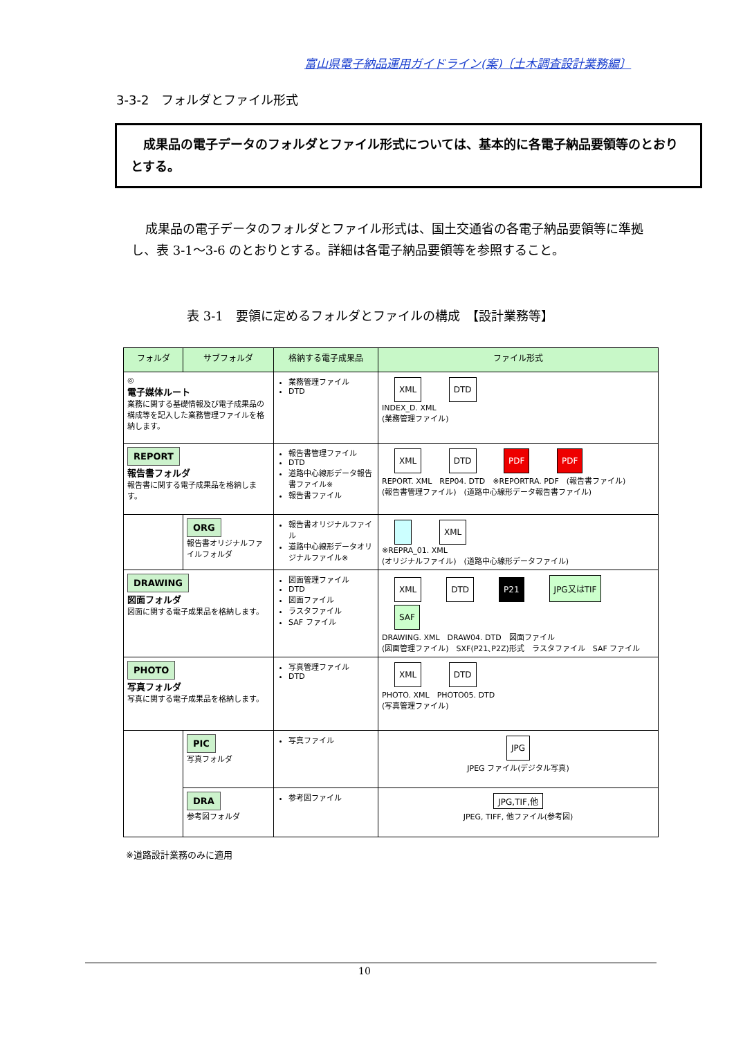富山県電子納品運用ガイドライン(案)〔土木調査設計業務編〕
3-3-2　フォルダとファイル形式
　成果品の電子データのフォルダとファイル形式については、基本的に各電子納品要領等のとおりとする。
成果品の電子データのフォルダとファイル形式は、国土交通省の各電子納品要領等に準拠し、表 3-1～3-6 のとおりとする。詳細は各電子納品要領等を参照すること。
表 3-1　要領に定めるフォルダとファイルの構成　【設計業務等】
| フォルダ | サブフォルダ | 格納する電子成果品 | ファイル形式 |
| --- | --- | --- | --- |
| ◎ 電子媒体ルート 業務に関する基礎情報及び電子成果品の構成等を記入した業務管理ファイルを格納します。 | | 業務管理ファイル DTD | XML DTD INDEX_D. XML (業務管理ファイル) |
| REPORT 報告書フォルダ 報告書に関する電子成果品を格納します。 | | 報告書管理ファイル DTD 道路中心線形データ報告書ファイル※ 報告書ファイル | XML DTD PDF PDF REPORT. XML REP04. DTD ※REPORTRA. PDF (報告書ファイル) (報告書管理ファイル) (道路中心線形データ報告書ファイル) |
| | ORG 報告書オリジナルファイルフォルダ | 報告書オリジナルファイル 道路中心線形データオリジナルファイル※ | XML ※REPRA_01. XML (オリジナルファイル) (道路中心線形データファイル) |
| DRAWING 図面フォルダ 図面に関する電子成果品を格納します。 | | 図面管理ファイル DTD 図面ファイル ラスタファイル SAF ファイル | XML DTD P21 JPG又はTIF SAF DRAWING. XML DRAW04. DTD 図面ファイル (図面管理ファイル) SXF(P21､P2Z)形式 ラスタファイル SAF ファイル |
| PHOTO 写真フォルダ 写真に関する電子成果品を格納します。 | | 写真管理ファイル DTD | XML DTD PHOTO. XML PHOTO05. DTD (写真管理ファイル) |
| | PIC 写真フォルダ | 写真ファイル | JPG JPEG ファイル(デジタル写真) |
| | DRA 参考図フォルダ | 参考図ファイル | JPG,TIF,他 JPEG, TIFF, 他ファイル(参考図) |
※道路設計業務のみに適用
10